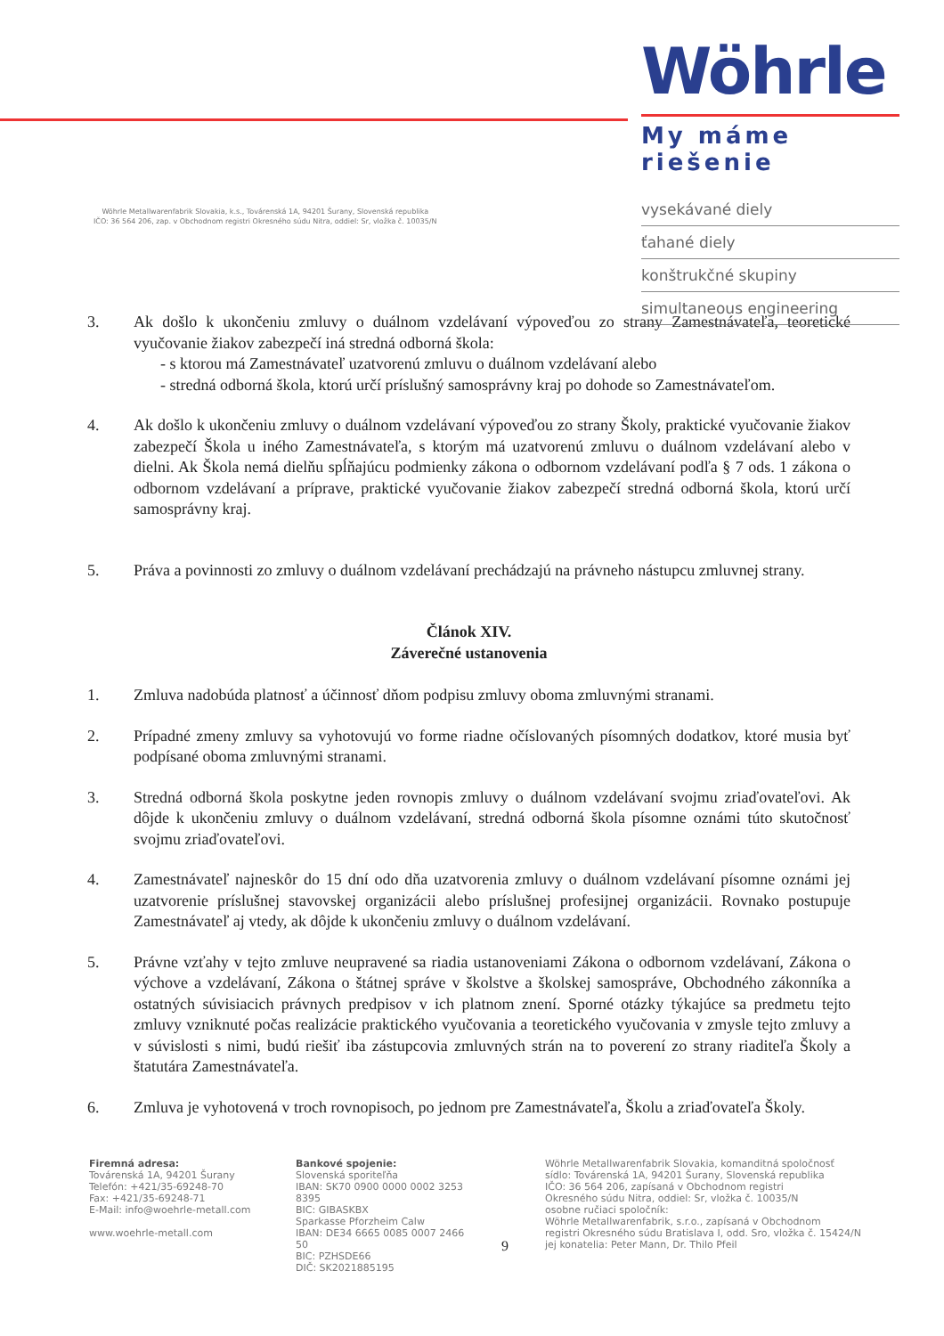Wöhrle Metallwarenfabrik Slovakia, k.s., Továrenská 1A, 94201 Šurany, Slovenská republika
IČO: 36 564 206, zap. v Obchodnom registri Okresného súdu Nitra, oddiel: Sr, vložka č. 10035/N
Wöhrle
My máme riešenie
vysekávané diely
ťahané diely
konštrukčné skupiny
simultaneous engineering
3. Ak došlo k ukončeniu zmluvy o duálnom vzdelávaní výpoveďou zo strany Zamestnávateľa, teoretické vyučovanie žiakov zabezpečí iná stredná odborná škola:
- s ktorou má Zamestnávateľ uzatvorenú zmluvu o duálnom vzdelávaní alebo
- stredná odborná škola, ktorú určí príslušný samosprávny kraj po dohode so Zamestnávateľom.
4. Ak došlo k ukončeniu zmluvy o duálnom vzdelávaní výpoveďou zo strany Školy, praktické vyučovanie žiakov zabezpečí Škola u iného Zamestnávateľa, s ktorým má uzatvorenú zmluvu o duálnom vzdelávaní alebo v dielni. Ak Škola nemá dielňu spĺňajúcu podmienky zákona o odbornom vzdelávaní podľa § 7 ods. 1 zákona o odbornom vzdelávaní a príprave, praktické vyučovanie žiakov zabezpečí stredná odborná škola, ktorú určí samosprávny kraj.
5. Práva a povinnosti zo zmluvy o duálnom vzdelávaní prechádzajú na právneho nástupcu zmluvnej strany.
Článok XIV.
Záverečné ustanovenia
1. Zmluva nadobúda platnosť a účinnosť dňom podpisu zmluvy oboma zmluvnými stranami.
2. Prípadné zmeny zmluvy sa vyhotovujú vo forme riadne očíslovaných písomných dodatkov, ktoré musia byť podpísané oboma zmluvnými stranami.
3. Stredná odborná škola poskytne jeden rovnopis zmluvy o duálnom vzdelávaní svojmu zriaďovateľovi. Ak dôjde k ukončeniu zmluvy o duálnom vzdelávaní, stredná odborná škola písomne oznámi túto skutočnosť svojmu zriaďovateľovi.
4. Zamestnávateľ najneskôr do 15 dní odo dňa uzatvorenia zmluvy o duálnom vzdelávaní písomne oznámi jej uzatvorenie príslušnej stavovskej organizácii alebo príslušnej profesijnej organizácii. Rovnako postupuje Zamestnávateľ aj vtedy, ak dôjde k ukončeniu zmluvy o duálnom vzdelávaní.
5. Právne vzťahy v tejto zmluve neupravené sa riadia ustanoveniami Zákona o odbornom vzdelávaní, Zákona o výchove a vzdelávaní, Zákona o štátnej správe v školstve a školskej samospráve, Obchodného zákonníka a ostatných súvisiacich právnych predpisov v ich platnom znení. Sporné otázky týkajúce sa predmetu tejto zmluvy vzniknuté počas realizácie praktického vyučovania a teoretického vyučovania v zmysle tejto zmluvy a v súvislosti s nimi, budú riešiť iba zástupcovia zmluvných strán na to poverení zo strany riaditeľa Školy a štatutára Zamestnávateľa.
6. Zmluva je vyhotovená v troch rovnopisoch, po jednom pre Zamestnávateľa, Školu a zriaďovateľa Školy.
Firemná adresa:
Továrenská 1A, 94201 Šurany
Telefón: +421/35-69248-70
Fax: +421/35-69248-71
E-Mail: info@woehrle-metall.com
www.woehrle-metall.com
Bankové spojenie:
Slovenská sporiteľňa
IBAN: SK70 0900 0000 0002 3253 8395
BIC: GIBASKBX
Sparkasse Pforzheim Calw
IBAN: DE34 6665 0085 0007 2466 50
BIC: PZHSDE66
DIČ: SK2021885195
9
Wöhrle Metallwarenfabrik Slovakia, komanditná spoločnosť
sídlo: Továrenská 1A, 94201 Šurany, Slovenská republika
IČO: 36 564 206, zapísaná v Obchodnom registri
Okresného súdu Nitra, oddiel: Sr, vložka č. 10035/N
osobne ručiaci spoločník:
Wöhrle Metallwarenfabrik, s.r.o., zapísaná v Obchodnom
registri Okresného súdu Bratislava I, odd. Sro, vložka č. 15424/N
jej konatelia: Peter Mann, Dr. Thilo Pfeil